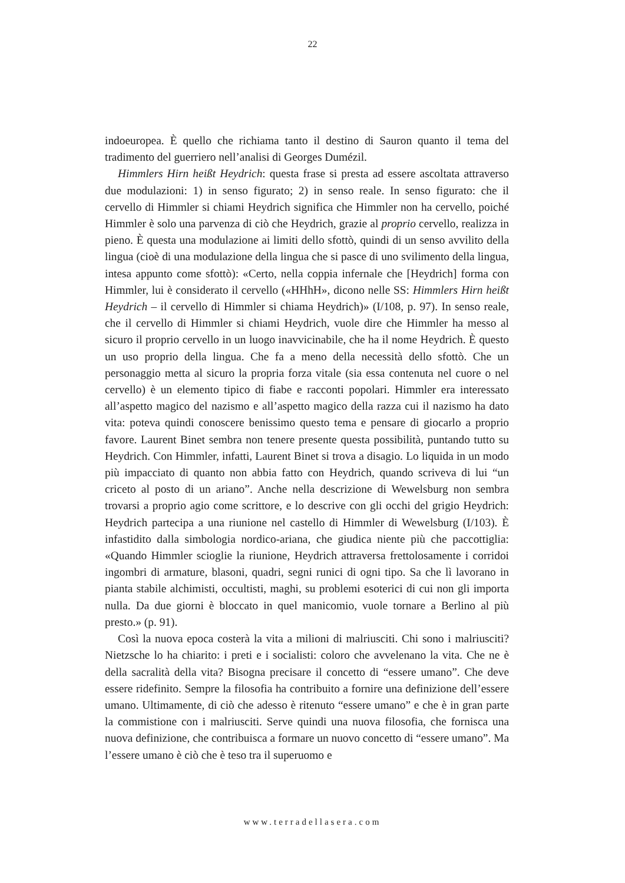22
indoeuropea. È quello che richiama tanto il destino di Sauron quanto il tema del tradimento del guerriero nell’analisi di Georges Dumézil.
Himmlers Hirn heißt Heydrich: questa frase si presta ad essere ascoltata attraverso due modulazioni: 1) in senso figurato; 2) in senso reale. In senso figurato: che il cervello di Himmler si chiami Heydrich significa che Himmler non ha cervello, poiché Himmler è solo una parvenza di ciò che Heydrich, grazie al proprio cervello, realizza in pieno. È questa una modulazione ai limiti dello sfottò, quindi di un senso avvilito della lingua (cioè di una modulazione della lingua che si pasce di uno svilimento della lingua, intesa appunto come sfottò): «Certo, nella coppia infernale che [Heydrich] forma con Himmler, lui è considerato il cervello («HHhH», dicono nelle SS: Himmlers Hirn heißt Heydrich – il cervello di Himmler si chiama Heydrich)» (I/108, p. 97). In senso reale, che il cervello di Himmler si chiami Heydrich, vuole dire che Himmler ha messo al sicuro il proprio cervello in un luogo inavvicinabile, che ha il nome Heydrich. È questo un uso proprio della lingua. Che fa a meno della necessità dello sfottò. Che un personaggio metta al sicuro la propria forza vitale (sia essa contenuta nel cuore o nel cervello) è un elemento tipico di fiabe e racconti popolari. Himmler era interessato all’aspetto magico del nazismo e all’aspetto magico della razza cui il nazismo ha dato vita: poteva quindi conoscere benissimo questo tema e pensare di giocarlo a proprio favore. Laurent Binet sembra non tenere presente questa possibilità, puntando tutto su Heydrich. Con Himmler, infatti, Laurent Binet si trova a disagio. Lo liquida in un modo più impacciato di quanto non abbia fatto con Heydrich, quando scriveva di lui “un criceto al posto di un ariano”. Anche nella descrizione di Wewelsburg non sembra trovarsi a proprio agio come scrittore, e lo descrive con gli occhi del grigio Heydrich: Heydrich partecipa a una riunione nel castello di Himmler di Wewelsburg (I/103). È infastidito dalla simbologia nordico-ariana, che giudica niente più che paccottiglia: «Quando Himmler scioglie la riunione, Heydrich attraversa frettolosamente i corridoi ingombri di armature, blasoni, quadri, segni runici di ogni tipo. Sa che lì lavorano in pianta stabile alchimisti, occultisti, maghi, su problemi esoterici di cui non gli importa nulla. Da due giorni è bloccato in quel manicomio, vuole tornare a Berlino al più presto.» (p. 91).
Così la nuova epoca costerà la vita a milioni di malriusciti. Chi sono i malriusciti? Nietzsche lo ha chiarito: i preti e i socialisti: coloro che avvelenano la vita. Che ne è della sacralità della vita? Bisogna precisare il concetto di “essere umano”. Che deve essere ridefinito. Sempre la filosofia ha contribuito a fornire una definizione dell’essere umano. Ultimamente, di ciò che adesso è ritenuto “essere umano” e che è in gran parte la commistione con i malriusciti. Serve quindi una nuova filosofia, che fornisca una nuova definizione, che contribuisca a formare un nuovo concetto di “essere umano”. Ma l’essere umano è ciò che è teso tra il superuomo e
www.terradellasera.com